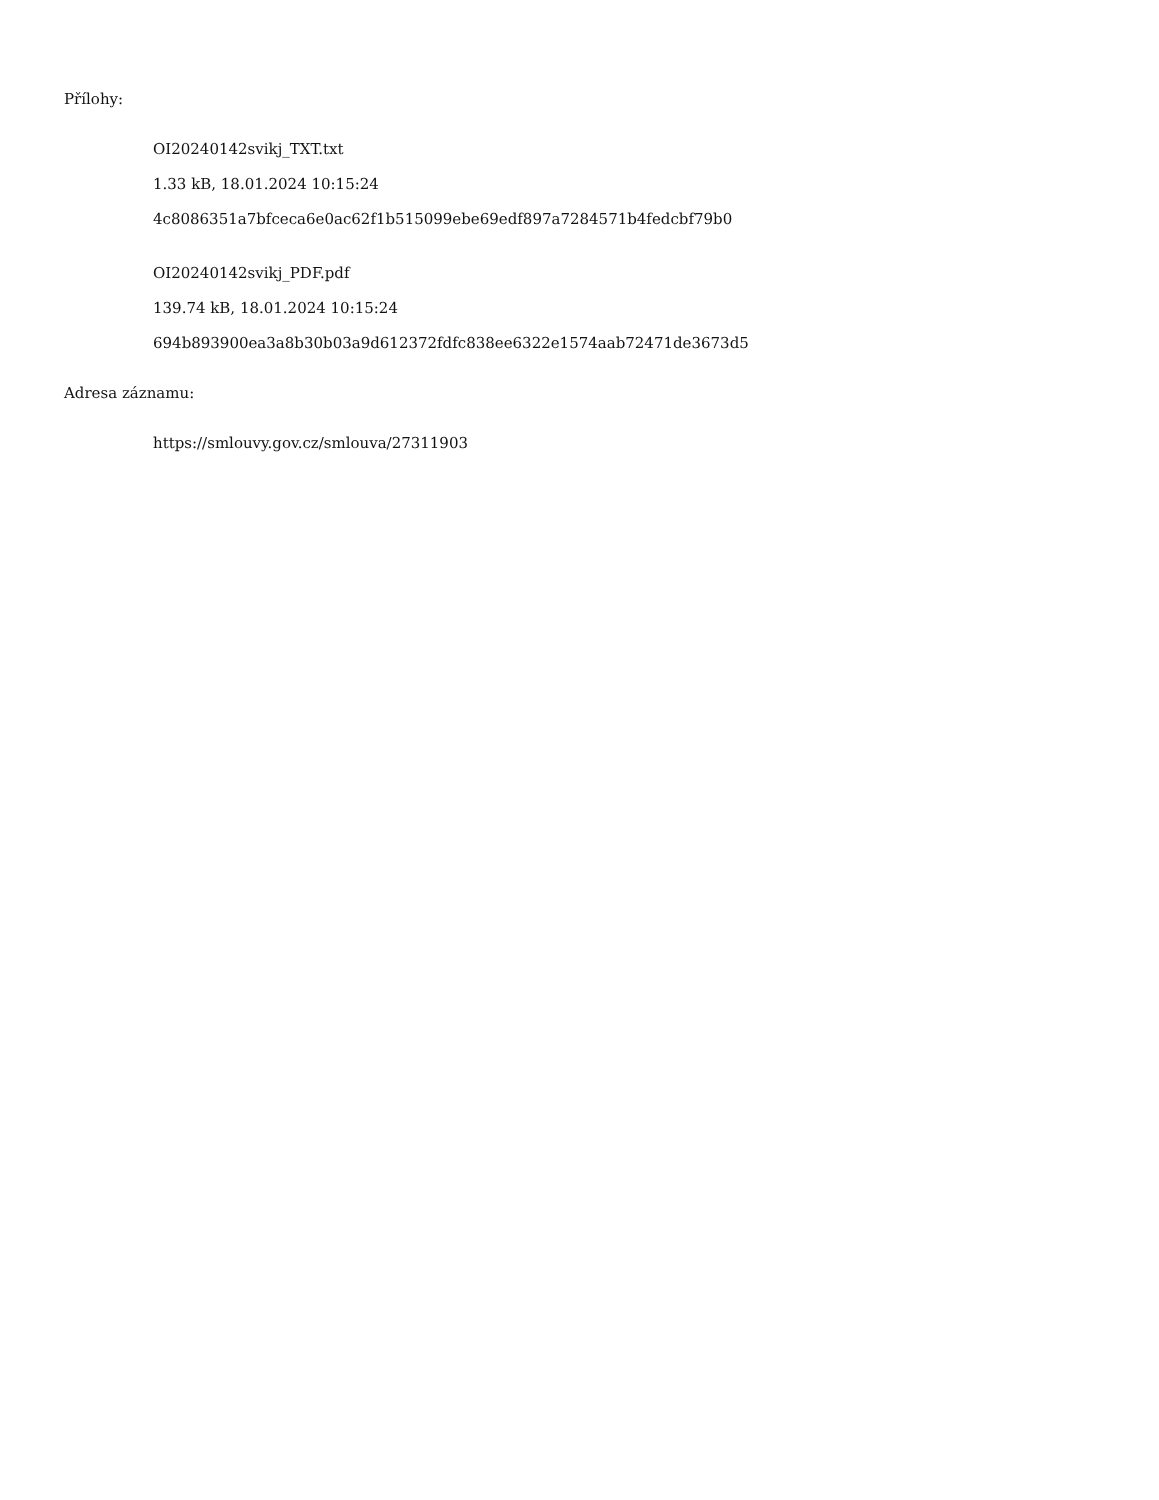Přílohy:
OI20240142svikj_TXT.txt
1.33 kB, 18.01.2024 10:15:24
4c8086351a7bfceca6e0ac62f1b515099ebe69edf897a7284571b4fedcbf79b0
OI20240142svikj_PDF.pdf
139.74 kB, 18.01.2024 10:15:24
694b893900ea3a8b30b03a9d612372fdfc838ee6322e1574aab72471de3673d5
Adresa záznamu:
https://smlouvy.gov.cz/smlouva/27311903